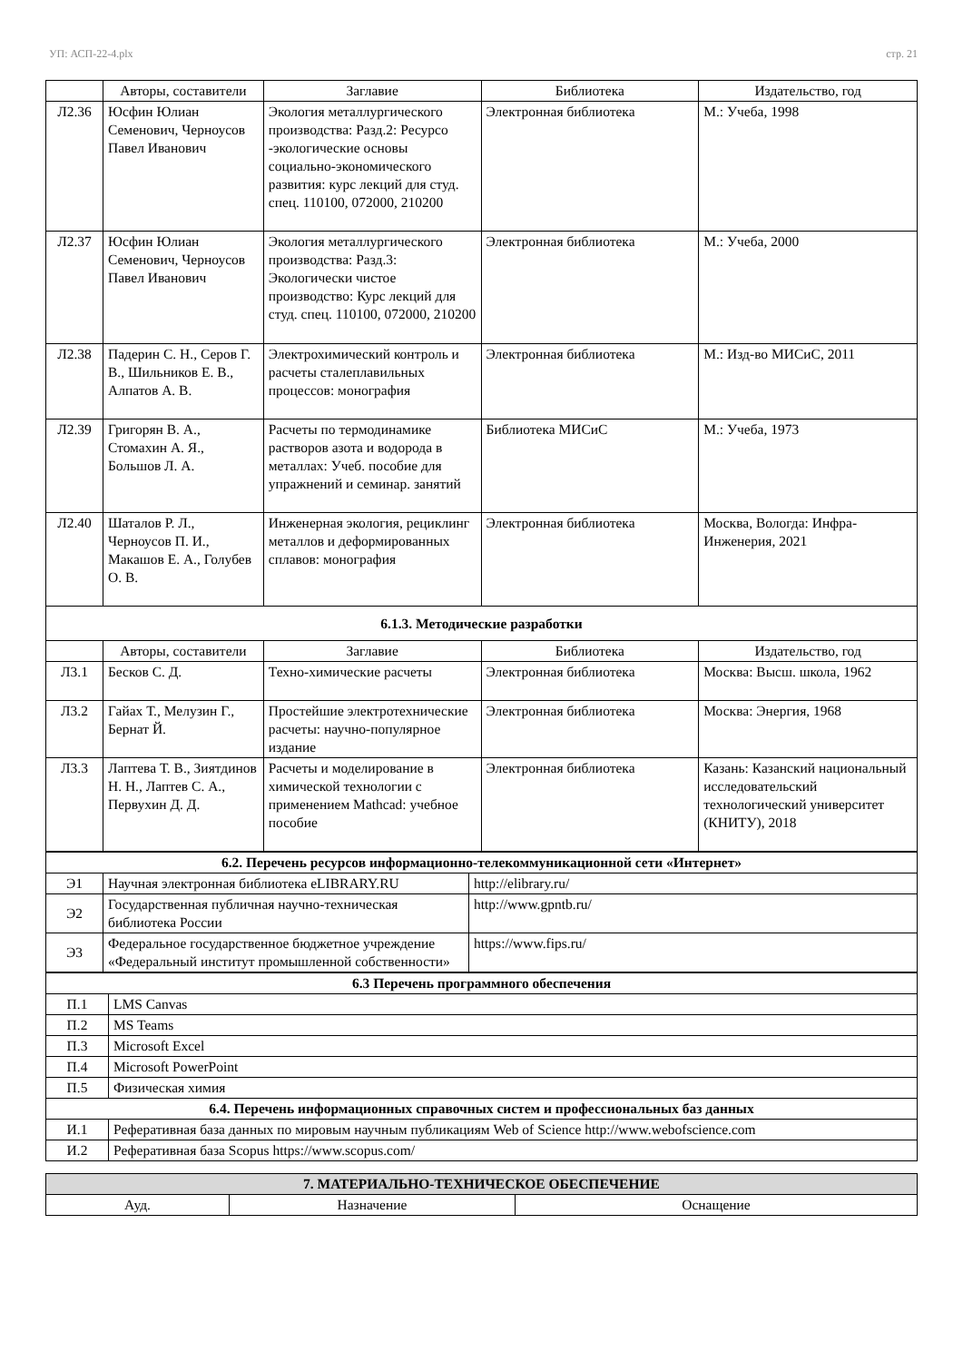УП: АСП-22-4.plx стр. 21
| | Авторы, составители | Заглавие | Библиотека | Издательство, год |
| --- | --- | --- | --- | --- |
| Л2.36 | Юсфин Юлиан Семенович, Черноусов Павел Иванович | Экология металлургического производства: Разд.2: Ресурсо -экологические основы социально-экономического развития: курс лекций для студ. спец. 110100, 072000, 210200 | Электронная библиотека | М.: Учеба, 1998 |
| Л2.37 | Юсфин Юлиан Семенович, Черноусов Павел Иванович | Экология металлургического производства: Разд.3: Экологически чистое производство: Курс лекций для студ. спец. 110100, 072000, 210200 | Электронная библиотека | М.: Учеба, 2000 |
| Л2.38 | Падерин С. Н., Серов Г. В., Шильников Е. В., Алпатов А. В. | Электрохимический контроль и расчеты сталеплавильных процессов: монография | Электронная библиотека | М.: Изд-во МИСиС, 2011 |
| Л2.39 | Григорян В. А., Стомахин А. Я., Большов Л. А. | Расчеты по термодинамике растворов азота и водорода в металлах: Учеб. пособие для упражнений и семинар. занятий | Библиотека МИСиС | М.: Учеба, 1973 |
| Л2.40 | Шаталов Р. Л., Черноусов П. И., Макашов Е. А., Голубев О. В. | Инженерная экология, рециклинг металлов и деформированных сплавов: монография | Электронная библиотека | Москва, Вологда: Инфра-Инженерия, 2021 |
| 6.1.3. Методические разработки | | | | |
| | Авторы, составители | Заглавие | Библиотека | Издательство, год |
| Л3.1 | Бесков С. Д. | Техно-химические расчеты | Электронная библиотека | Москва: Высш. школа, 1962 |
| Л3.2 | Гайах Т., Мелузин Г., Бернат Й. | Простейшие электротехнические расчеты: научно-популярное издание | Электронная библиотека | Москва: Энергия, 1968 |
| Л3.3 | Лаптева Т. В., Зиятдинов Н. Н., Лаптев С. А., Первухин Д. Д. | Расчеты и моделирование в химической технологии с применением Mathcad: учебное пособие | Электронная библиотека | Казань: Казанский национальный исследовательский технологический университет (КНИТУ), 2018 |
| 6.2. Перечень ресурсов информационно-телекоммуникационной сети «Интернет» | | |
| Э1 | Научная электронная библиотека eLIBRARY.RU | http://elibrary.ru/ |
| Э2 | Государственная публичная научно-техническая библиотека России | http://www.gpntb.ru/ |
| Э3 | Федеральное государственное бюджетное учреждение «Федеральный институт промышленной собственности» | https://www.fips.ru/ |
| 6.3 Перечень программного обеспечения | |
| П.1 | LMS Canvas |
| П.2 | MS Teams |
| П.3 | Microsoft Excel |
| П.4 | Microsoft PowerPoint |
| П.5 | Физическая химия |
| 6.4. Перечень информационных справочных систем и профессиональных баз данных | |
| И.1 | Реферативная база данных по мировым научным публикациям Web of Science http://www.webofscience.com |
| И.2 | Реферативная база Scopus https://www.scopus.com/ |
| 7. МАТЕРИАЛЬНО-ТЕХНИЧЕСКОЕ ОБЕСПЕЧЕНИЕ | | |
| Ауд. | Назначение | Оснащение |